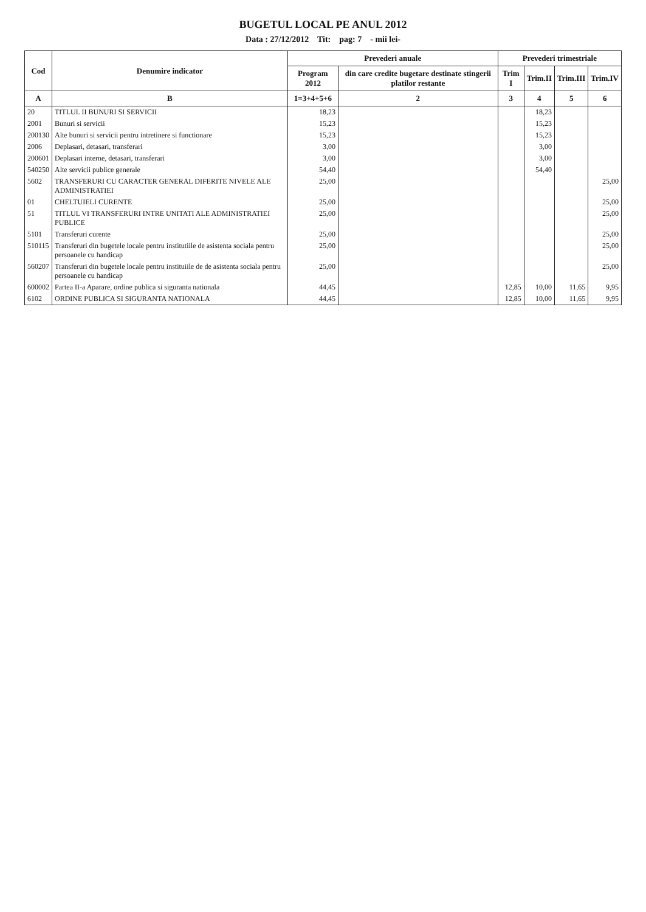BUGETUL LOCAL PE ANUL 2012
Data : 27/12/2012 Tit: pag: 7 - mii lei-
| Cod | Denumire indicator | Prevederi anuale | | Prevederi trimestriale | | | |
| --- | --- | --- | --- | --- | --- | --- | --- |
| | | Program 2012 | din care credite bugetare destinate stingerii platilor restante | Trim I | Trim.II | Trim.III | Trim.IV |
| A | B | 1=3+4+5+6 | 2 | 3 | 4 | 5 | 6 |
| 20 | TITLUL II BUNURI SI SERVICII | 18,23 | | | 18,23 | | |
| 2001 | Bunuri si servicii | 15,23 | | | 15,23 | | |
| 200130 | Alte bunuri si servicii pentru intretinere si functionare | 15,23 | | | 15,23 | | |
| 2006 | Deplasari, detasari, transferari | 3,00 | | | 3,00 | | |
| 200601 | Deplasari interne, detasari, transferari | 3,00 | | | 3,00 | | |
| 540250 | Alte servicii publice generale | 54,40 | | | 54,40 | | |
| 5602 | TRANSFERURI CU CARACTER GENERAL DIFERITE NIVELE ALE ADMINISTRATIEI | 25,00 | | | | | 25,00 |
| 01 | CHELTUIELI CURENTE | 25,00 | | | | | 25,00 |
| 51 | TITLUL VI TRANSFERURI INTRE UNITATI ALE ADMINISTRATIEI PUBLICE | 25,00 | | | | | 25,00 |
| 5101 | Transferuri curente | 25,00 | | | | | 25,00 |
| 510115 | Transferuri din bugetele locale pentru institutiile de asistenta sociala pentru persoanele cu handicap | 25,00 | | | | | 25,00 |
| 560207 | Transferuri din bugetele locale pentru instituiile de de asistenta sociala pentru persoanele cu handicap | 25,00 | | | | | 25,00 |
| 600002 | Partea II-a Aparare, ordine publica si siguranta nationala | 44,45 | | 12,85 | 10,00 | 11,65 | 9,95 |
| 6102 | ORDINE PUBLICA SI SIGURANTA NATIONALA | 44,45 | | 12,85 | 10,00 | 11,65 | 9,95 |